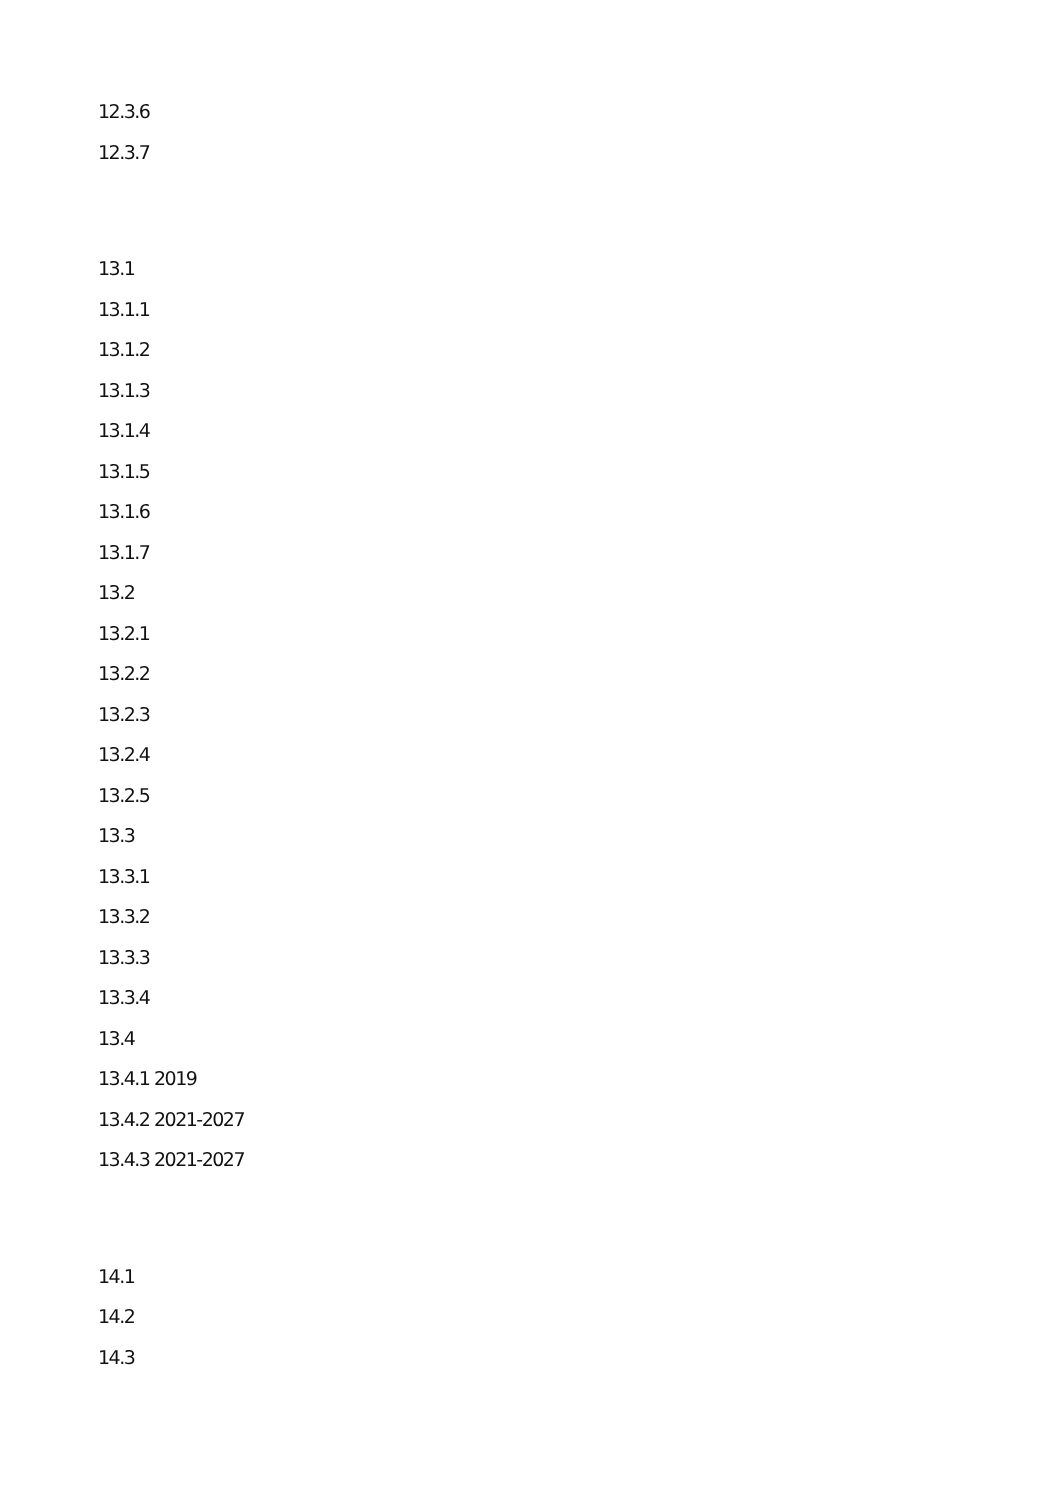12.3.6
12.3.7
13.1
13.1.1
13.1.2
13.1.3
13.1.4
13.1.5
13.1.6
13.1.7
13.2
13.2.1
13.2.2
13.2.3
13.2.4
13.2.5
13.3
13.3.1
13.3.2
13.3.3
13.3.4
13.4
13.4.1 2019
13.4.2 2021-2027
13.4.3 2021-2027
14.1
14.2
14.3